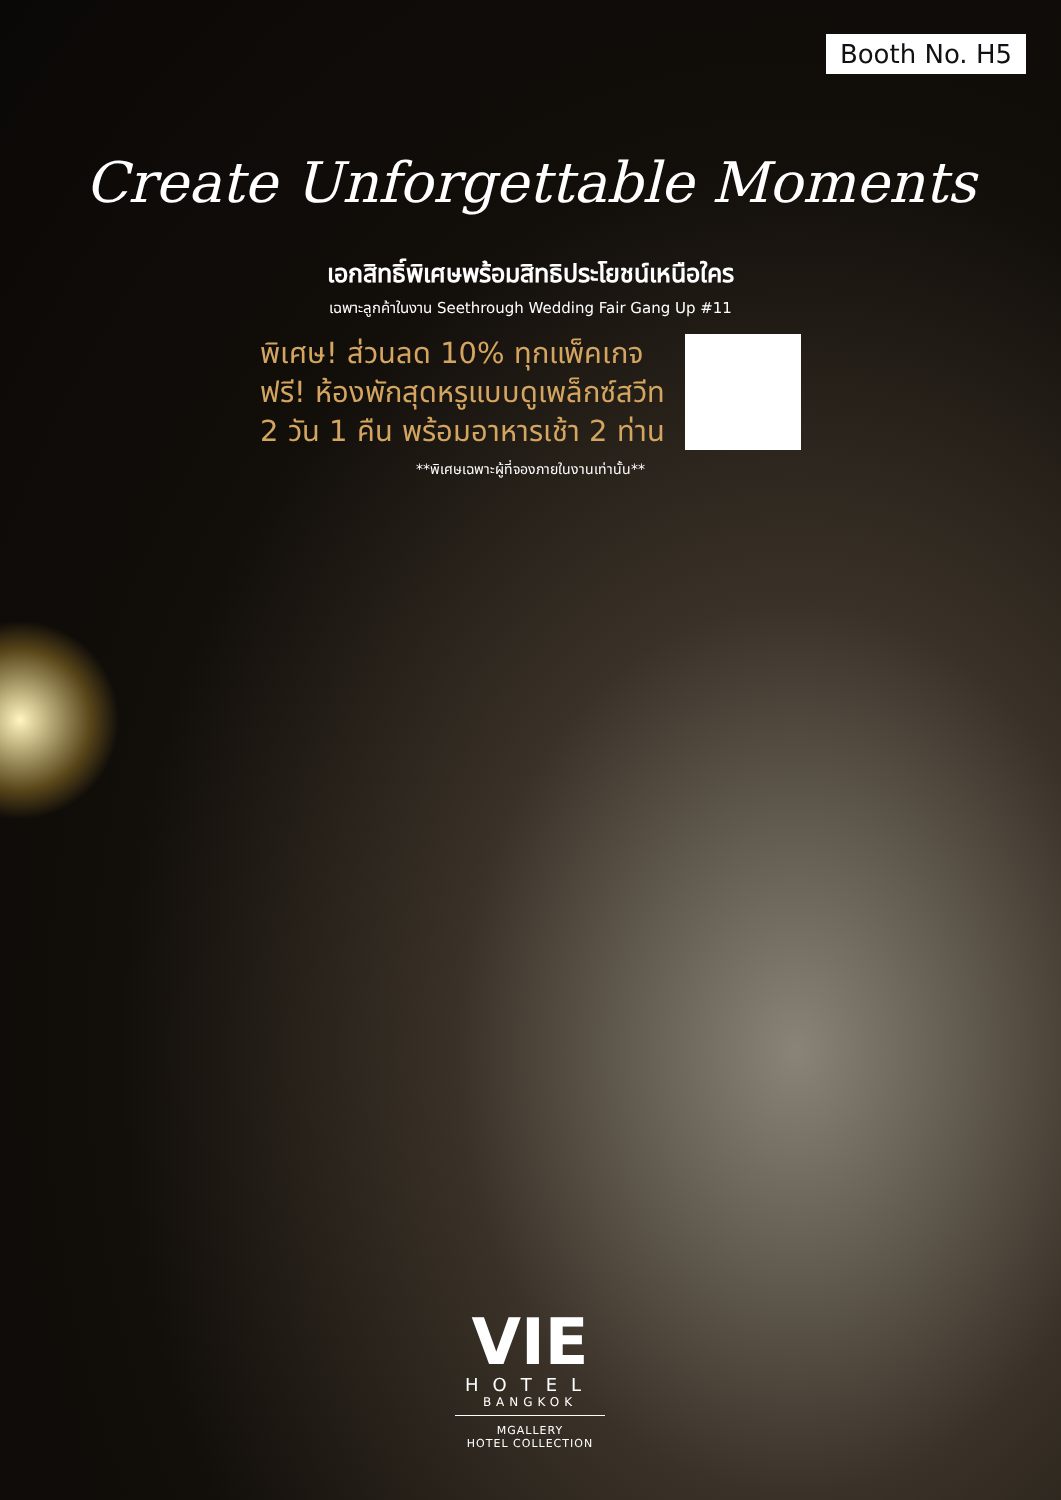Booth No. H5
Create Unforgettable Moments
เอกสิทธิ์พิเศษพร้อมสิทธิประโยชน์เหนือใคร
เฉพาะลูกค้าในงาน Seethrough Wedding Fair Gang Up #11
พิเศษ! ส่วนลด 10% ทุกแพ็คเกจ
ฟรี! ห้องพักสุดหรูแบบดูเพล็กซ์สวีท
2 วัน 1 คืน พร้อมอาหารเช้า 2 ท่าน
**พิเศษเฉพาะผู้ที่จองภายในงานเท่านั้น**
VIE
HOTEL
BANGKOK
MGALLERY
HOTEL COLLECTION